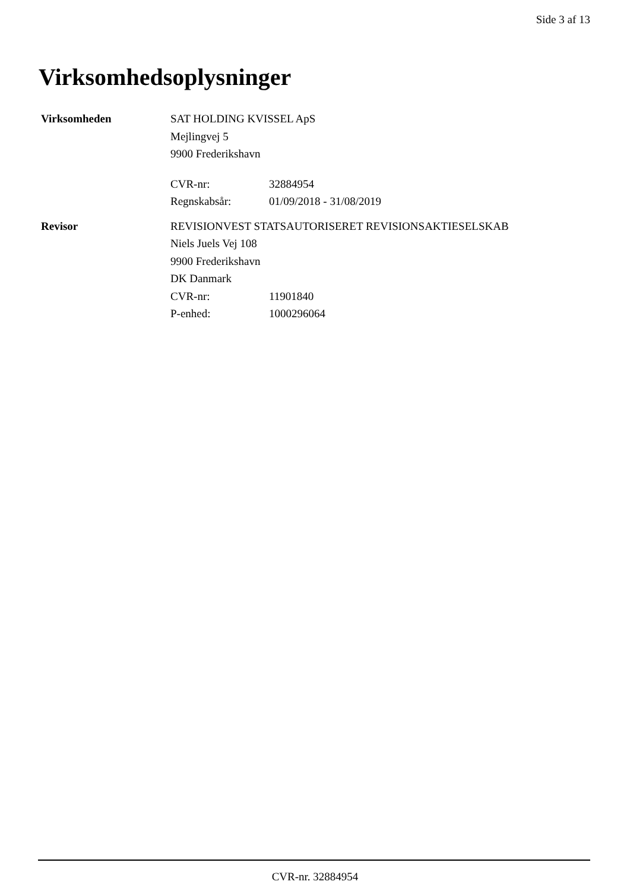Side 3 af 13
Virksomhedsoplysninger
Virksomheden SAT HOLDING KVISSEL ApS
Mejlingvej 5
9900 Frederikshavn
CVR-nr: 32884954
Regnskabsår: 01/09/2018 - 31/08/2019
Revisor REVISIONVEST STATSAUTORISERET REVISIONSAKTIESELSKAB
Niels Juels Vej 108
9900 Frederikshavn
DK Danmark
CVR-nr: 11901840
P-enhed: 1000296064
CVR-nr. 32884954